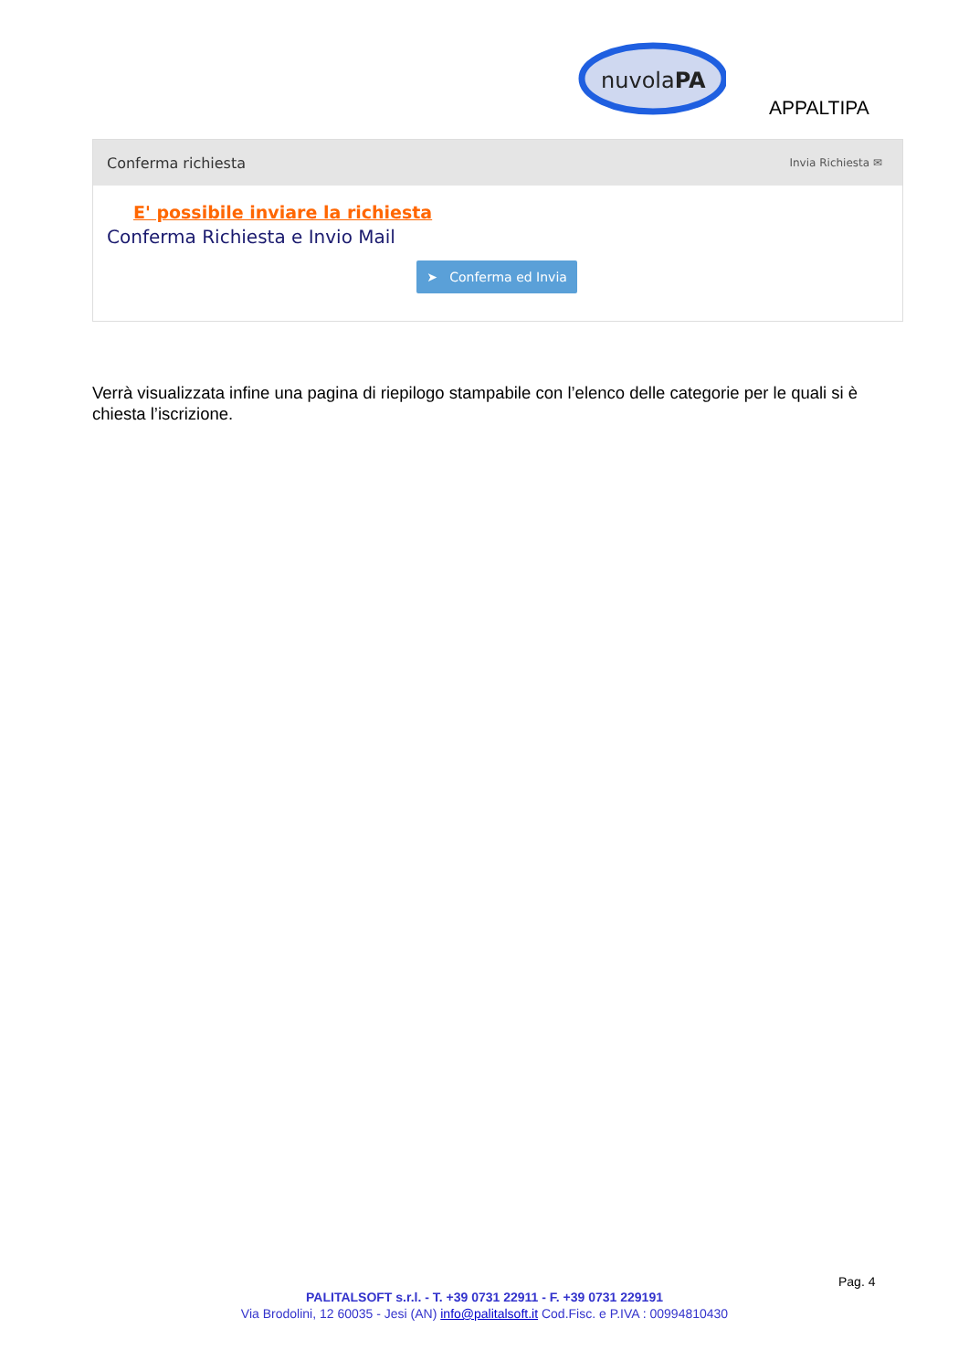nuvolaPA
APPALTIPA
Conferma richiesta Invia Richiesta ✉
E' possibile inviare la richiesta
Conferma Richiesta e Invio Mail
➤ Conferma ed Invia
Verrà visualizzata infine una pagina di riepilogo stampabile con l’elenco delle categorie per le quali si è chiesta l’iscrizione.
Pag. 4
PALITALSOFT s.r.l. - T. +39 0731 22911 - F. +39 0731 229191
Via Brodolini, 12 60035 - Jesi (AN) info@palitalsoft.it Cod.Fisc. e P.IVA : 00994810430